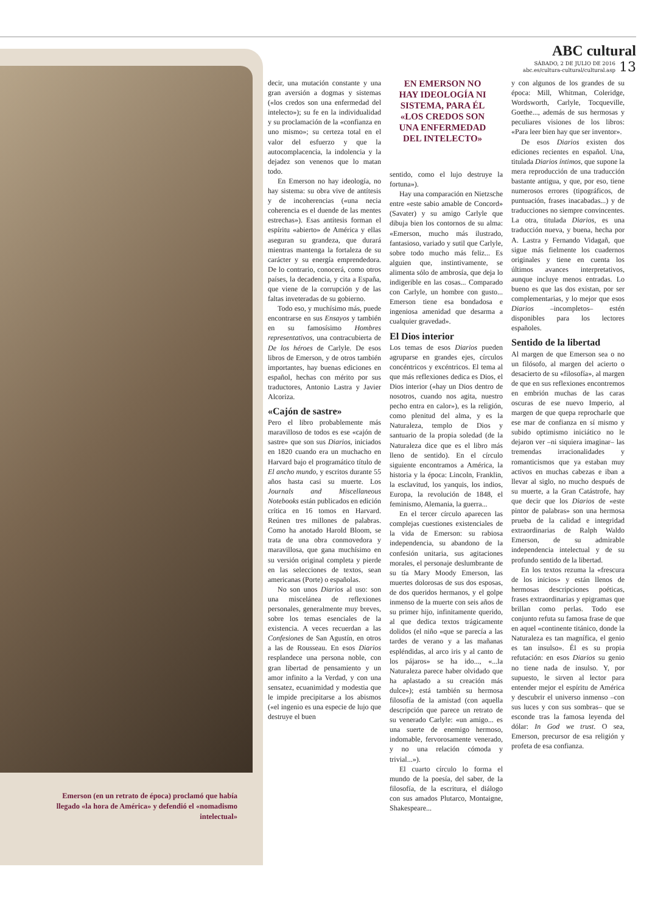ABC cultural
SÁBADO, 2 DE JULIO DE 2016
abc.es/cultura-cultural/cultural.asp 13
Emerson (en un retrato de época) proclamó que había llegado «la hora de América» y defendió el «nomadismo intelectual»
EN EMERSON NO HAY IDEOLOGÍA NI SISTEMA, PARA ÉL «LOS CREDOS SON UNA ENFERMEDAD DEL INTELECTO»
decir, una mutación constante y una gran aversión a dogmas y sistemas («los credos son una enfermedad del intelecto»); su fe en la individualidad y su proclamación de la «confianza en uno mismo»; su certeza total en el valor del esfuerzo y que la autocomplacencia, la indolencia y la dejadez son venenos que lo matan todo.
En Emerson no hay ideología, no hay sistema: su obra vive de antítesis y de incoherencias («una necia coherencia es el duende de las mentes estrechas»). Esas antítesis forman el espíritu «abierto» de América y ellas aseguran su grandeza, que durará mientras mantenga la fortaleza de su carácter y su energía emprendedora. De lo contrario, conocerá, como otros países, la decadencia, y cita a España, que viene de la corrupción y de las faltas inveteradas de su gobierno.
Todo eso, y muchísimo más, puede encontrarse en sus Ensayos y también en su famosísimo Hombres representativos, una contracubierta de De los héroes de Carlyle. De esos libros de Emerson, y de otros también importantes, hay buenas ediciones en español, hechas con mérito por sus traductores, Antonio Lastra y Javier Alcoriza.
«Cajón de sastre»
Pero el libro probablemente más maravilloso de todos es ese «cajón de sastre» que son sus Diarios, iniciados en 1820 cuando era un muchacho en Harvard bajo el programático título de El ancho mundo, y escritos durante 55 años hasta casi su muerte. Los Journals and Miscellaneous Notebooks están publicados en edición crítica en 16 tomos en Harvard. Reúnen tres millones de palabras. Como ha anotado Harold Bloom, se trata de una obra conmovedora y maravillosa, que gana muchísimo en su versión original completa y pierde en las selecciones de textos, sean americanas (Porte) o españolas.
No son unos Diarios al uso: son una miscelánea de reflexiones personales, generalmente muy breves, sobre los temas esenciales de la existencia. A veces recuerdan a las Confesiones de San Agustín, en otros a las de Rousseau. En esos Diarios resplandece una persona noble, con gran libertad de pensamiento y un amor infinito a la Verdad, y con una sensatez, ecuanimidad y modestia que le impide precipitarse a los abismos («el ingenio es una especie de lujo que destruye el buen
sentido, como el lujo destruye la fortuna»).
Hay una comparación en Nietzsche entre «este sabio amable de Concord» (Savater) y su amigo Carlyle que dibuja bien los contornos de su alma: «Emerson, mucho más ilustrado, fantasioso, variado y sutil que Carlyle, sobre todo mucho más feliz... Es alguien que, instintivamente, se alimenta sólo de ambrosía, que deja lo indigerible en las cosas... Comparado con Carlyle, un hombre con gusto... Emerson tiene esa bondadosa e ingeniosa amenidad que desarma a cualquier gravedad».
El Dios interior
Los temas de esos Diarios pueden agruparse en grandes ejes, círculos concéntricos y excéntricos. El tema al que más reflexiones dedica es Dios, el Dios interior («hay un Dios dentro de nosotros, cuando nos agita, nuestro pecho entra en calor»), es la religión, como plenitud del alma, y es la Naturaleza, templo de Dios y santuario de la propia soledad (de la Naturaleza dice que es el libro más lleno de sentido). En el círculo siguiente encontramos a América, la historia y la época: Lincoln, Franklin, la esclavitud, los yanquis, los indios, Europa, la revolución de 1848, el feminismo, Alemania, la guerra...
En el tercer círculo aparecen las complejas cuestiones existenciales de la vida de Emerson: su rabiosa independencia, su abandono de la confesión unitaria, sus agitaciones morales, el personaje deslumbrante de su tía Mary Moody Emerson, las muertes dolorosas de sus dos esposas, de dos queridos hermanos, y el golpe inmenso de la muerte con seis años de su primer hijo, infinitamente querido, al que dedica textos trágicamente dolidos (el niño «que se parecía a las tardes de verano y a las mañanas espléndidas, al arco iris y al canto de los pájaros» se ha ido..., «...la Naturaleza parece haber olvidado que ha aplastado a su creación más dulce»); está también su hermosa filosofía de la amistad (con aquella descripción que parece un retrato de su venerado Carlyle: «un amigo... es una suerte de enemigo hermoso, indomable, fervorosamente venerado, y no una relación cómoda y trivial...»).
El cuarto círculo lo forma el mundo de la poesía, del saber, de la filosofía, de la escritura, el diálogo con sus amados Plutarco, Montaigne, Shakespeare...
y con algunos de los grandes de su época: Mill, Whitman, Coleridge, Wordsworth, Carlyle, Tocqueville, Goethe..., además de sus hermosas y peculiares visiones de los libros: «Para leer bien hay que ser inventor».
De esos Diarios existen dos ediciones recientes en español. Una, titulada Diarios íntimos, que supone la mera reproducción de una traducción bastante antigua, y que, por eso, tiene numerosos errores (tipográficos, de puntuación, frases inacabadas...) y de traducciones no siempre convincentes. La otra, titulada Diarios, es una traducción nueva, y buena, hecha por A. Lastra y Fernando Vidagañ, que sigue más fielmente los cuadernos originales y tiene en cuenta los últimos avances interpretativos, aunque incluye menos entradas. Lo bueno es que las dos existan, por ser complementarias, y lo mejor que esos Diarios –incompletos– estén disponibles para los lectores españoles.
Sentido de la libertad
Al margen de que Emerson sea o no un filósofo, al margen del acierto o desacierto de su «filosofía», al margen de que en sus reflexiones encontremos en embrión muchas de las caras oscuras de ese nuevo Imperio, al margen de que quepa reprocharle que ese mar de confianza en sí mismo y subido optimismo iniciático no le dejaron ver –ni siquiera imaginar– las tremendas irracionalidades y romanticismos que ya estaban muy activos en muchas cabezas e iban a llevar al siglo, no mucho después de su muerte, a la Gran Catástrofe, hay que decir que los Diarios de «este pintor de palabras» son una hermosa prueba de la calidad e integridad extraordinarias de Ralph Waldo Emerson, de su admirable independencia intelectual y de su profundo sentido de la libertad.
En los textos rezuma la «frescura de los inicios» y están llenos de hermosas descripciones poéticas, frases extraordinarias y epigramas que brillan como perlas. Todo ese conjunto refuta su famosa frase de que en aquel «continente titánico, donde la Naturaleza es tan magnífica, el genio es tan insulso». Él es su propia refutación: en esos Diarios su genio no tiene nada de insulso. Y, por supuesto, le sirven al lector para entender mejor el espíritu de América y descubrir el universo inmenso –con sus luces y con sus sombras– que se esconde tras la famosa leyenda del dólar: In God we trust. O sea, Emerson, precursor de esa religión y profeta de esa confianza.